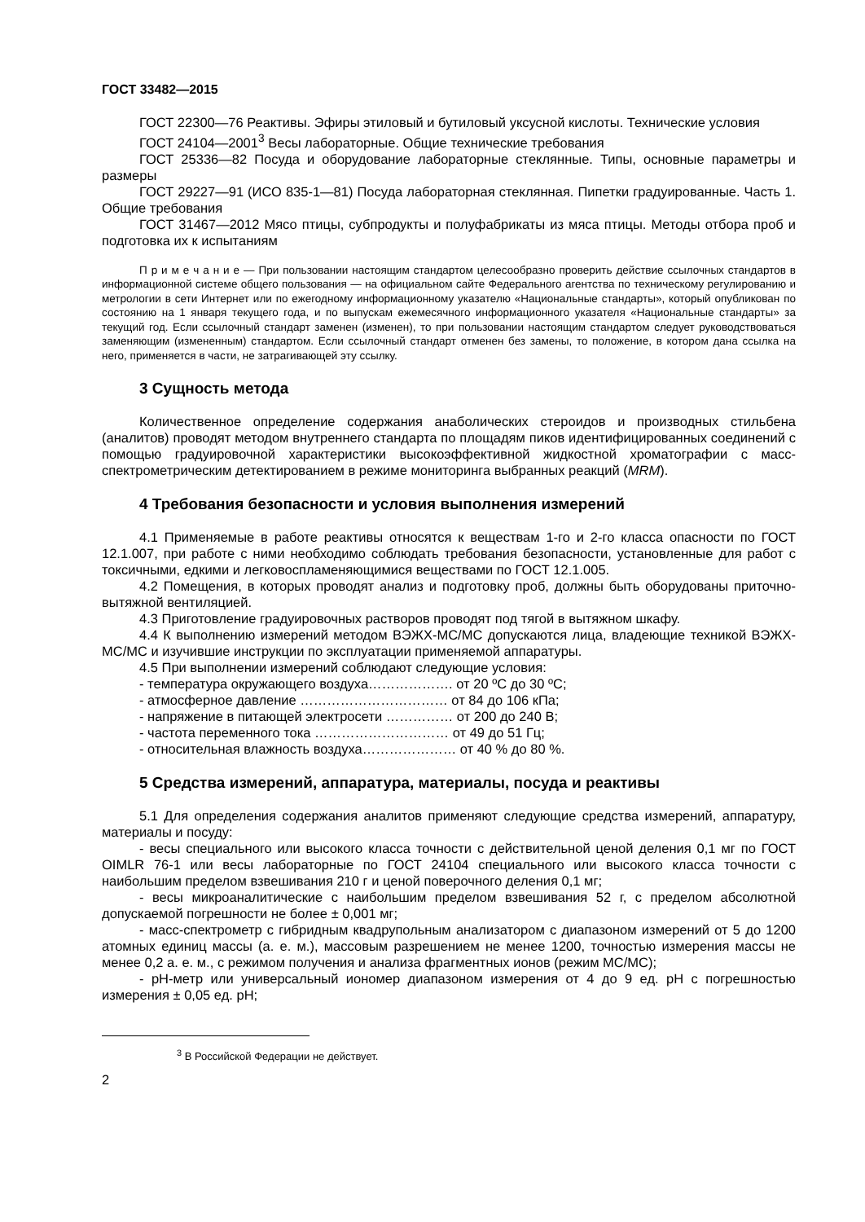ГОСТ 33482—2015
ГОСТ 22300—76 Реактивы. Эфиры этиловый и бутиловый уксусной кислоты. Технические условия
ГОСТ 24104—2001<sup>3</sup> Весы лабораторные. Общие технические требования
ГОСТ 25336—82 Посуда и оборудование лабораторные стеклянные. Типы, основные параметры и размеры
ГОСТ 29227—91 (ИСО 835-1—81) Посуда лабораторная стеклянная. Пипетки градуированные. Часть 1. Общие требования
ГОСТ 31467—2012 Мясо птицы, субпродукты и полуфабрикаты из мяса птицы. Методы отбора проб и подготовка их к испытаниям
П р и м е ч а н и е — При пользовании настоящим стандартом целесообразно проверить действие ссылочных стандартов в информационной системе общего пользования — на официальном сайте Федерального агентства по техническому регулированию и метрологии в сети Интернет или по ежегодному информационному указателю «Национальные стандарты», который опубликован по состоянию на 1 января текущего года, и по выпускам ежемесячного информационного указателя «Национальные стандарты» за текущий год. Если ссылочный стандарт заменен (изменен), то при пользовании настоящим стандартом следует руководствоваться заменяющим (измененным) стандартом. Если ссылочный стандарт отменен без замены, то положение, в котором дана ссылка на него, применяется в части, не затрагивающей эту ссылку.
3 Сущность метода
Количественное определение содержания анаболических стероидов и производных стильбена (аналитов) проводят методом внутреннего стандарта по площадям пиков идентифицированных соединений с помощью градуировочной характеристики высокоэффективной жидкостной хроматографии с масс-спектрометрическим детектированием в режиме мониторинга выбранных реакций (MRM).
4 Требования безопасности и условия выполнения измерений
4.1 Применяемые в работе реактивы относятся к веществам 1-го и 2-го класса опасности по ГОСТ 12.1.007, при работе с ними необходимо соблюдать требования безопасности, установленные для работ с токсичными, едкими и легковоспламеняющимися веществами по ГОСТ 12.1.005.
4.2 Помещения, в которых проводят анализ и подготовку проб, должны быть оборудованы приточно-вытяжной вентиляцией.
4.3 Приготовление градуировочных растворов проводят под тягой в вытяжном шкафу.
4.4 К выполнению измерений методом ВЭЖХ-МС/МС допускаются лица, владеющие техникой ВЭЖХ-МС/МС и изучившие инструкции по эксплуатации применяемой аппаратуры.
4.5 При выполнении измерений соблюдают следующие условия:
- температура окружающего воздуха………………. от 20 ºС до 30 ºС;
- атмосферное давление …………………………… от 84 до 106 кПа;
- напряжение в питающей электросети …………… от 200 до 240 В;
- частота переменного тока ………………………… от 49 до 51 Гц;
- относительная влажность воздуха………………… от 40 % до 80 %.
5 Средства измерений, аппаратура, материалы, посуда и реактивы
5.1 Для определения содержания аналитов применяют следующие средства измерений, аппаратуру, материалы и посуду:
- весы специального или высокого класса точности с действительной ценой деления 0,1 мг по ГОСТ OIMLR 76-1 или весы лабораторные по ГОСТ 24104 специального или высокого класса точности с наибольшим пределом взвешивания 210 г и ценой поверочного деления 0,1 мг;
- весы микроаналитические с наибольшим пределом взвешивания 52 г, с пределом абсолютной допускаемой погрешности не более ± 0,001 мг;
- масс-спектрометр с гибридным квадрупольным анализатором с диапазоном измерений от 5 до 1200 атомных единиц массы (а. е. м.), массовым разрешением не менее 1200, точностью измерения массы не менее 0,2 а. е. м., с режимом получения и анализа фрагментных ионов (режим МС/МС);
- рН-метр или универсальный иономер диапазоном измерения от 4 до 9 ед. рН с погрешностью измерения ± 0,05 ед. рН;
<sup>3</sup> В Российской Федерации не действует.
2